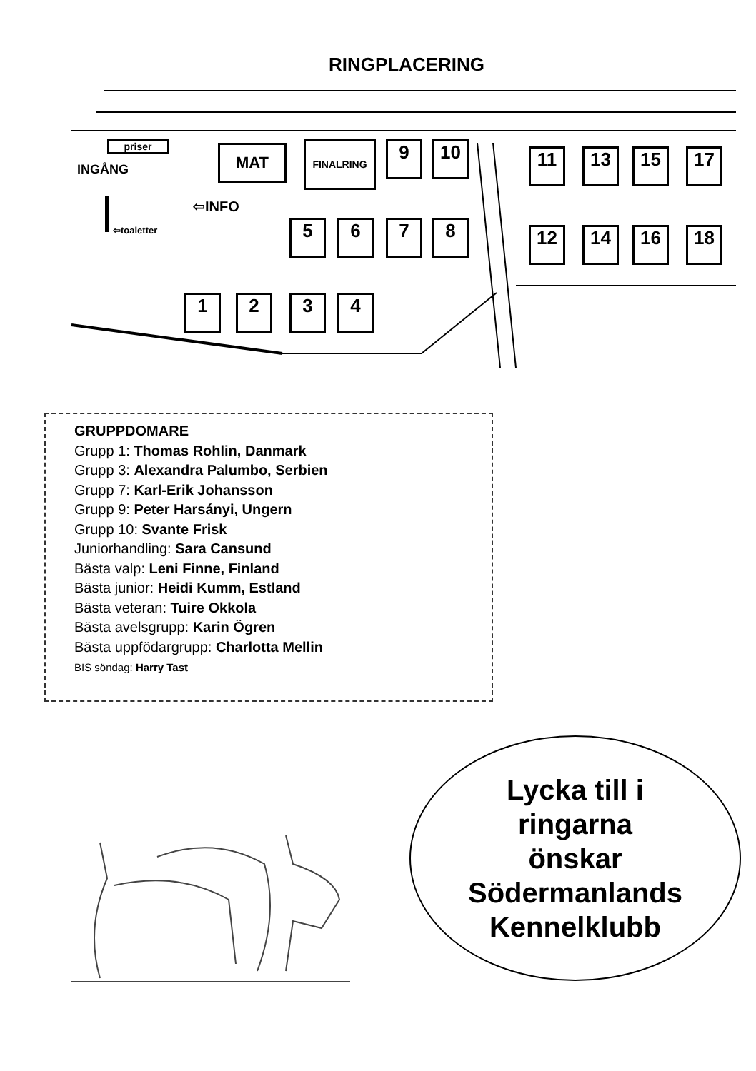RINGPLACERING
priser
INGÅNG
MAT FINALRING 9 10
⇦INFO
⇦toaletter 5 6 7 8
1 2 3 4
11 13 15 17
12 14 16 18
GRUPPDOMARE
Grupp 1: Thomas Rohlin, Danmark
Grupp 3: Alexandra Palumbo, Serbien
Grupp 7: Karl-Erik Johansson
Grupp 9: Peter Harsányi, Ungern
Grupp 10: Svante Frisk
Juniorhandling: Sara Cansund
Bästa valp: Leni Finne, Finland
Bästa junior: Heidi Kumm, Estland
Bästa veteran: Tuire Okkola
Bästa avelsgrupp: Karin Ögren
Bästa uppfödargrupp: Charlotta Mellin
BIS söndag: Harry Tast
Lycka till i
ringarna
önskar
Södermanlands
Kennelklubb